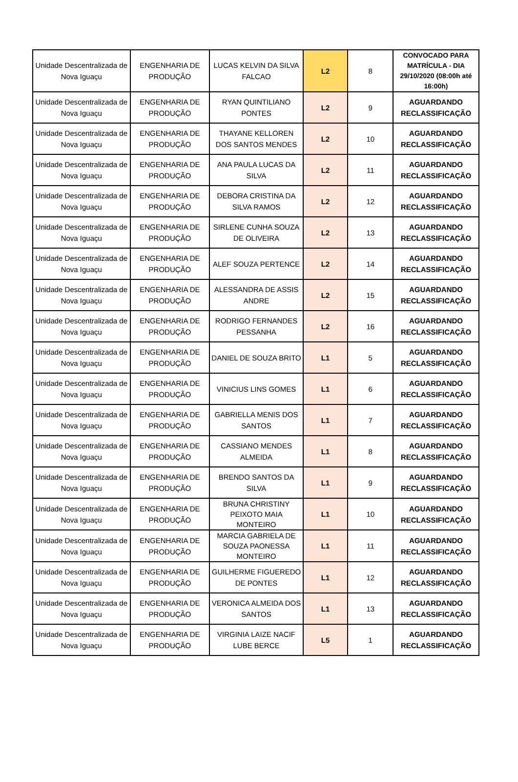| Unidade Descentralizada de Nova Iguaçu | ENGENHARIA DE PRODUÇÃO | LUCAS KELVIN DA SILVA FALCAO | L2 | 8 | CONVOCADO PARA MATRÍCULA - DIA 29/10/2020 (08:00h até 16:00h) |
| Unidade Descentralizada de Nova Iguaçu | ENGENHARIA DE PRODUÇÃO | RYAN QUINTILIANO PONTES | L2 | 9 | AGUARDANDO RECLASSIFICAÇÃO |
| Unidade Descentralizada de Nova Iguaçu | ENGENHARIA DE PRODUÇÃO | THAYANE KELLOREN DOS SANTOS MENDES | L2 | 10 | AGUARDANDO RECLASSIFICAÇÃO |
| Unidade Descentralizada de Nova Iguaçu | ENGENHARIA DE PRODUÇÃO | ANA PAULA LUCAS DA SILVA | L2 | 11 | AGUARDANDO RECLASSIFICAÇÃO |
| Unidade Descentralizada de Nova Iguaçu | ENGENHARIA DE PRODUÇÃO | DEBORA CRISTINA DA SILVA RAMOS | L2 | 12 | AGUARDANDO RECLASSIFICAÇÃO |
| Unidade Descentralizada de Nova Iguaçu | ENGENHARIA DE PRODUÇÃO | SIRLENE CUNHA SOUZA DE OLIVEIRA | L2 | 13 | AGUARDANDO RECLASSIFICAÇÃO |
| Unidade Descentralizada de Nova Iguaçu | ENGENHARIA DE PRODUÇÃO | ALEF SOUZA PERTENCE | L2 | 14 | AGUARDANDO RECLASSIFICAÇÃO |
| Unidade Descentralizada de Nova Iguaçu | ENGENHARIA DE PRODUÇÃO | ALESSANDRA DE ASSIS ANDRE | L2 | 15 | AGUARDANDO RECLASSIFICAÇÃO |
| Unidade Descentralizada de Nova Iguaçu | ENGENHARIA DE PRODUÇÃO | RODRIGO FERNANDES PESSANHA | L2 | 16 | AGUARDANDO RECLASSIFICAÇÃO |
| Unidade Descentralizada de Nova Iguaçu | ENGENHARIA DE PRODUÇÃO | DANIEL DE SOUZA BRITO | L1 | 5 | AGUARDANDO RECLASSIFICAÇÃO |
| Unidade Descentralizada de Nova Iguaçu | ENGENHARIA DE PRODUÇÃO | VINICIUS LINS GOMES | L1 | 6 | AGUARDANDO RECLASSIFICAÇÃO |
| Unidade Descentralizada de Nova Iguaçu | ENGENHARIA DE PRODUÇÃO | GABRIELLA MENIS DOS SANTOS | L1 | 7 | AGUARDANDO RECLASSIFICAÇÃO |
| Unidade Descentralizada de Nova Iguaçu | ENGENHARIA DE PRODUÇÃO | CASSIANO MENDES ALMEIDA | L1 | 8 | AGUARDANDO RECLASSIFICAÇÃO |
| Unidade Descentralizada de Nova Iguaçu | ENGENHARIA DE PRODUÇÃO | BRENDO SANTOS DA SILVA | L1 | 9 | AGUARDANDO RECLASSIFICAÇÃO |
| Unidade Descentralizada de Nova Iguaçu | ENGENHARIA DE PRODUÇÃO | BRUNA CHRISTINY PEIXOTO MAIA MONTEIRO | L1 | 10 | AGUARDANDO RECLASSIFICAÇÃO |
| Unidade Descentralizada de Nova Iguaçu | ENGENHARIA DE PRODUÇÃO | MARCIA GABRIELA DE SOUZA PAONESSA MONTEIRO | L1 | 11 | AGUARDANDO RECLASSIFICAÇÃO |
| Unidade Descentralizada de Nova Iguaçu | ENGENHARIA DE PRODUÇÃO | GUILHERME FIGUEREDO DE PONTES | L1 | 12 | AGUARDANDO RECLASSIFICAÇÃO |
| Unidade Descentralizada de Nova Iguaçu | ENGENHARIA DE PRODUÇÃO | VERONICA ALMEIDA DOS SANTOS | L1 | 13 | AGUARDANDO RECLASSIFICAÇÃO |
| Unidade Descentralizada de Nova Iguaçu | ENGENHARIA DE PRODUÇÃO | VIRGINIA LAIZE NACIF LUBE BERCE | L5 | 1 | AGUARDANDO RECLASSIFICAÇÃO |